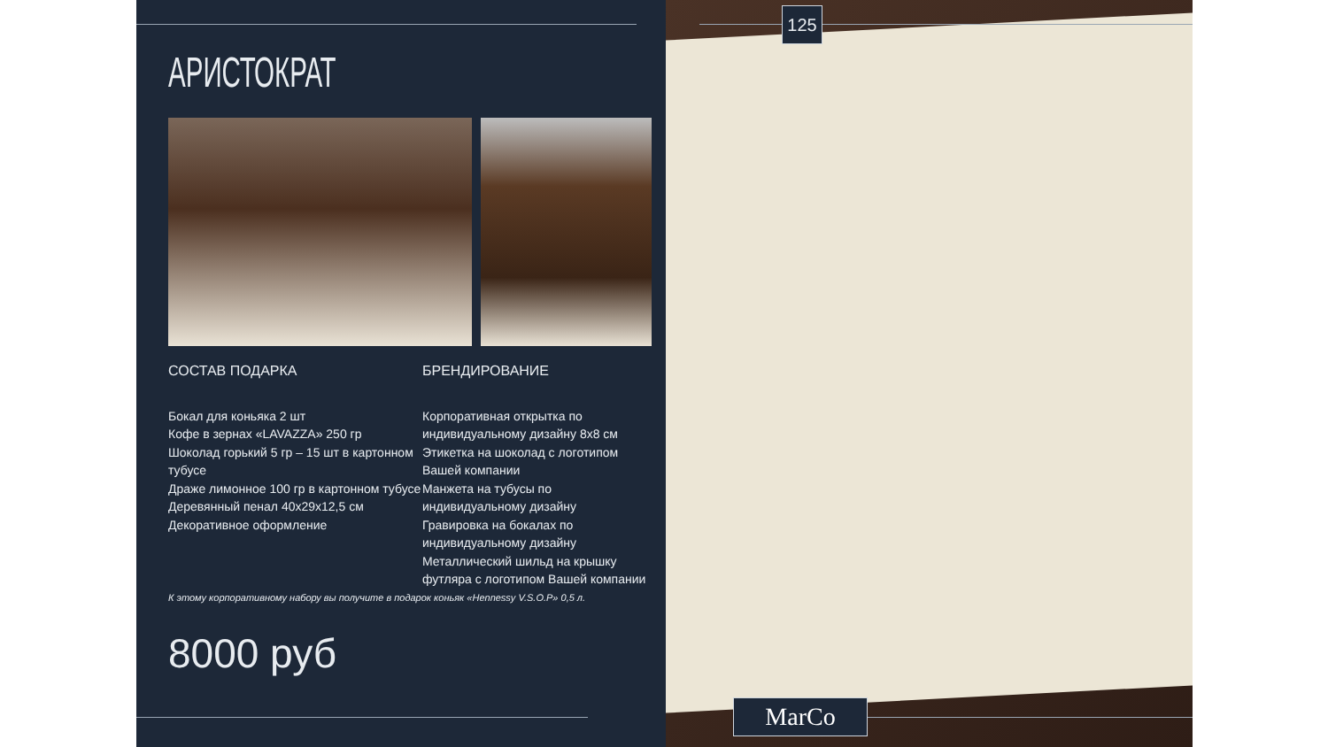125
АРИСТОКРАТ
СОСТАВ ПОДАРКА
Бокал для коньяка 2 шт
Кофе в зернах «LAVAZZA» 250 гр
Шоколад горький 5 гр – 15 шт в картонном тубусе
Драже лимонное 100 гр в картонном тубусе
Деревянный пенал 40х29х12,5 см
Декоративное оформление
БРЕНДИРОВАНИЕ
Корпоративная открытка по индивидуальному дизайну 8х8 см
Этикетка на шоколад с логотипом Вашей компании
Манжета на тубусы по индивидуальному дизайну
Гравировка на бокалах по индивидуальному дизайну
Металлический шильд на крышку футляра с логотипом Вашей компании
К этому корпоративному набору вы получите в подарок коньяк «Hennessy V.S.O.P» 0,5 л.
8000 руб
MarCo